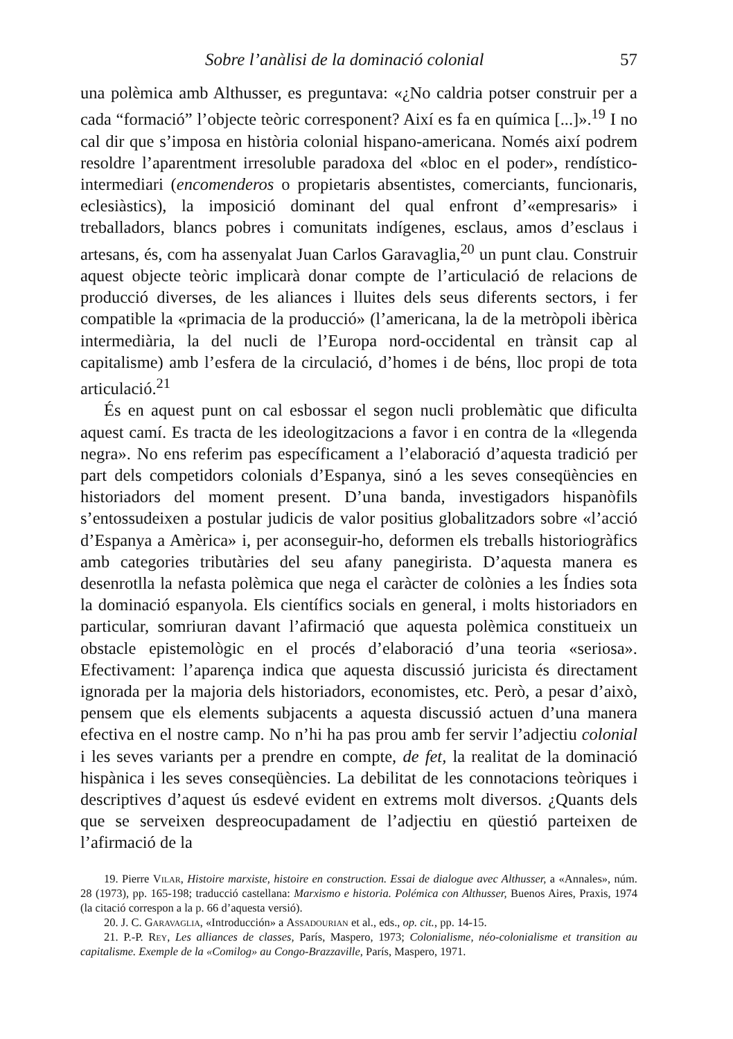Sobre l’anàlisi de la dominació colonial 57
una polèmica amb Althusser, es preguntava: «¿No caldria potser construir per a cada “formació” l’objecte teòric corresponent? Així es fa en química [...]».<sup>19</sup> I no cal dir que s’imposa en història colonial hispano-americana. Només així podrem resoldre l’aparentment irresoluble paradoxa del «bloc en el poder», rendístico-intermediari (encomenderos o propietaris absentistes, comerciants, funcionaris, eclesiàstics), la imposició dominant del qual enfront d’«empresaris» i treballadors, blancs pobres i comunitats indígenes, esclaus, amos d’esclaus i artesans, és, com ha assenyalat Juan Carlos Garavaglia,<sup>20</sup> un punt clau. Construir aquest objecte teòric implicarà donar compte de l’articulació de relacions de producció diverses, de les aliances i lluites dels seus diferents sectors, i fer compatible la «primacia de la producció» (l’americana, la de la metròpoli ibèrica intermediària, la del nucli de l’Europa nord-occidental en trànsit cap al capitalisme) amb l’esfera de la circulació, d’homes i de béns, lloc propi de tota articulació.<sup>21</sup>
És en aquest punt on cal esbossar el segon nucli problemàtic que dificulta aquest camí. Es tracta de les ideologitzacions a favor i en contra de la «llegenda negra». No ens referim pas específicament a l’elaboració d’aquesta tradició per part dels competidors colonials d’Espanya, sinó a les seves conseqüències en historiadors del moment present. D’una banda, investigadors hispanòfils s’entossudeixen a postular judicis de valor positius globalitzadors sobre «l’acció d’Espanya a Amèrica» i, per aconseguir-ho, deformen els treballs historiogràfics amb categories tributàries del seu afany panegirista. D’aquesta manera es desenrotlla la nefasta polèmica que nega el caràcter de colònies a les Índies sota la dominació espanyola. Els científics socials en general, i molts historiadors en particular, somriuran davant l’afirmació que aquesta polèmica constitueix un obstacle epistemològic en el procés d’elaboració d’una teoria «seriosa». Efectivament: l’aparença indica que aquesta discussió juricista és directament ignorada per la majoria dels historiadors, economistes, etc. Però, a pesar d’això, pensem que els elements subjacents a aquesta discussió actuen d’una manera efectiva en el nostre camp. No n’hi ha pas prou amb fer servir l’adjectiu colonial i les seves variants per a prendre en compte, de fet, la realitat de la dominació hispànica i les seves conseqüències. La debilitat de les connotacions teòriques i descriptives d’aquest ús esdevé evident en extrems molt diversos. ¿Quants dels que se serveixen despreocupadament de l’adjectiu en qüestió parteixen de l’afirmació de la
19. Pierre Vilar, Histoire marxiste, histoire en construction. Essai de dialogue avec Althusser, a «Annales», núm. 28 (1973), pp. 165-198; traducció castellana: Marxismo e historia. Polémica con Althusser, Buenos Aires, Praxis, 1974 (la citació correspon a la p. 66 d’aquesta versió).
20. J. C. Garavaglia, «Introducción» a Assadourian et al., eds., op. cit., pp. 14-15.
21. P.-P. Rey, Les alliances de classes, París, Maspero, 1973; Colonialisme, néo-colonialisme et transition au capitalisme. Exemple de la «Comilog» au Congo-Brazzaville, París, Maspero, 1971.